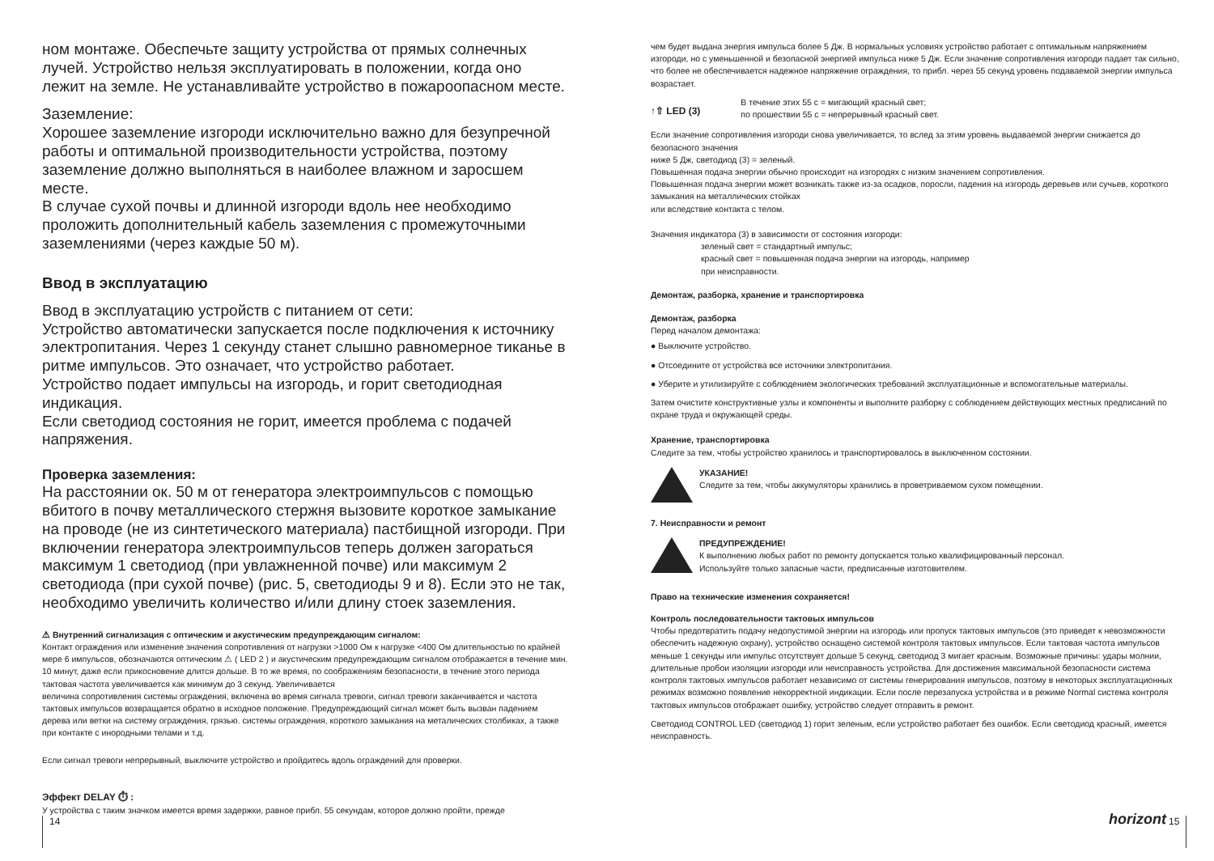ном монтаже. Обеспечьте защиту устройства от прямых солнечных лучей. Устройство нельзя эксплуатировать в положении, когда оно лежит на земле. Не устанавливайте устройство в пожароопасном месте.
Заземление:
Хорошее заземление изгороди исключительно важно для безупречной работы и оптимальной производительности устройства, поэтому заземление должно выполняться в наиболее влажном и заросшем месте.
В случае сухой почвы и длинной изгороди вдоль нее необходимо проложить дополнительный кабель заземления с промежуточными заземлениями (через каждые 50 м).
Ввод в эксплуатацию
Ввод в эксплуатацию устройств с питанием от сети:
Устройство автоматически запускается после подключения к источнику электропитания. Через 1 секунду станет слышно равномерное тиканье в ритме импульсов. Это означает, что устройство работает.
Устройство подает импульсы на изгородь, и горит светодиодная индикация.
Если светодиод состояния не горит, имеется проблема с подачей напряжения.
Проверка заземления:
На расстоянии ок. 50 м от генератора электроимпульсов с помощью вбитого в почву металлического стержня вызовите короткое замыкание на проводе (не из синтетического материала) пастбищной изгороди. При включении генератора электроимпульсов теперь должен загораться максимум 1 светодиод (при увлажненной почве) или максимум 2 светодиода (при сухой почве) (рис. 5, светодиоды 9 и 8). Если это не так, необходимо увеличить количество и/или длину стоек заземления.
⚠ Внутренний сигнализация с оптическим и акустическим предупреждающим сигналом:
Контакт ограждения или изменение значения сопротивления от нагрузки >1000 Ом к нагрузке <400 Ом длительностью по крайней мере 6 импульсов, обозначаются оптическим ⚠ ( LED 2 ) и акустическим предупреждающим сигналом отображается в течение мин. 10 минут, даже если прикосновение длится дольше. В то же время, по соображениям безопасности, в течение этого периода тактовая частота увеличивается как минимум до 3 секунд. Увеличивается
величина сопротивления системы ограждения, включена во время сигнала тревоги, сигнал тревоги заканчивается и частота тактовых импульсов возвращается обратно в исходное положение. Предупреждающий сигнал может быть вызван падением дерева или ветки на систему ограждения, грязью. системы ограждения, короткого замыкания на металических столбиках, а также при контакте с инородными телами и т.д.
Если сигнал тревоги непрерывный, выключите устройство и пройдитесь вдоль ограждений для проверки.
Эффект DELAY ⏱ :
У устройства с таким значком имеется время задержки, равное прибл. 55 секундам, которое должно пройти, прежде
чем будет выдана энергия импульса более 5 Дж. В нормальных условиях устройство работает с оптимальным напряжением изгороди, но с уменьшенной и безопасной энергией импульса ниже 5 Дж. Если значение сопротивления изгороди падает так сильно, что более не обеспечивается надежное напряжение ограждения, то прибл. через 55 секунд уровень подаваемой энергии импульса возрастает.
↑⇧ LED (3)
В течение этих 55 с = мигающий красный свет;
по прошествии 55 с = непрерывный красный свет.
Если значение сопротивления изгороди снова увеличивается, то вслед за этим уровень выдаваемой энергии снижается до безопасного значения
ниже 5 Дж, светодиод (3) = зеленый.
Повышенная подача энергии обычно происходит на изгородях с низким значением сопротивления.
Повышенная подача энергии может возникать также из-за осадков, поросли, падения на изгородь деревьев или сучьев, короткого замыкания на металлических стойках
или вследствие контакта с телом.
Значения индикатора (3) в зависимости от состояния изгороди:
зеленый свет = стандартный импульс;
красный свет = повышенная подача энергии на изгородь, например
при неисправности.
Демонтаж, разборка, хранение и транспортировка
Демонтаж, разборка
Перед началом демонтажа:
● Выключите устройство.
● Отсоедините от устройства все источники электропитания.
● Уберите и утилизируйте с соблюдением экологических требований эксплуатационные и вспомогательные материалы.
Затем очистите конструктивные узлы и компоненты и выполните разборку с соблюдением действующих местных предписаний по охране труда и окружающей среды.
Хранение, транспортировка
Следите за тем, чтобы устройство хранилось и транспортировалось в выключенном состоянии.
УКАЗАНИЕ!
Следите за тем, чтобы аккумуляторы хранились в проветриваемом сухом помещении.
7. Неисправности и ремонт
ПРЕДУПРЕЖДЕНИЕ!
К выполнению любых работ по ремонту допускается только квалифицированный персонал.
Используйте только запасные части, предписанные изготовителем.
Право на технические изменения сохраняется!
Контроль последовательности тактовых импульсов
Чтобы предотвратить подачу недопустимой энергии на изгородь или пропуск тактовых импульсов (это приведет к невозможности обеспечить надежную охрану), устройство оснащено системой контроля тактовых импульсов. Если тактовая частота импульсов меньше 1 секунды или импульс отсутствует дольше 5 секунд, светодиод 3 мигает красным. Возможные причины: удары молнии, длительные пробои изоляции изгороди или неисправность устройства. Для достижения максимальной безопасности система контроля тактовых импульсов работает независимо от системы генерирования импульсов, поэтому в некоторых эксплуатационных режимах возможно появление некорректной индикации. Если после перезапуска устройства и в режиме Normal система контроля тактовых импульсов отображает ошибку, устройство следует отправить в ремонт.
Светодиод CONTROL LED (светодиод 1) горит зеленым, если устройство работает без ошибок. Если светодиод красный, имеется неисправность.
14 horizont 15